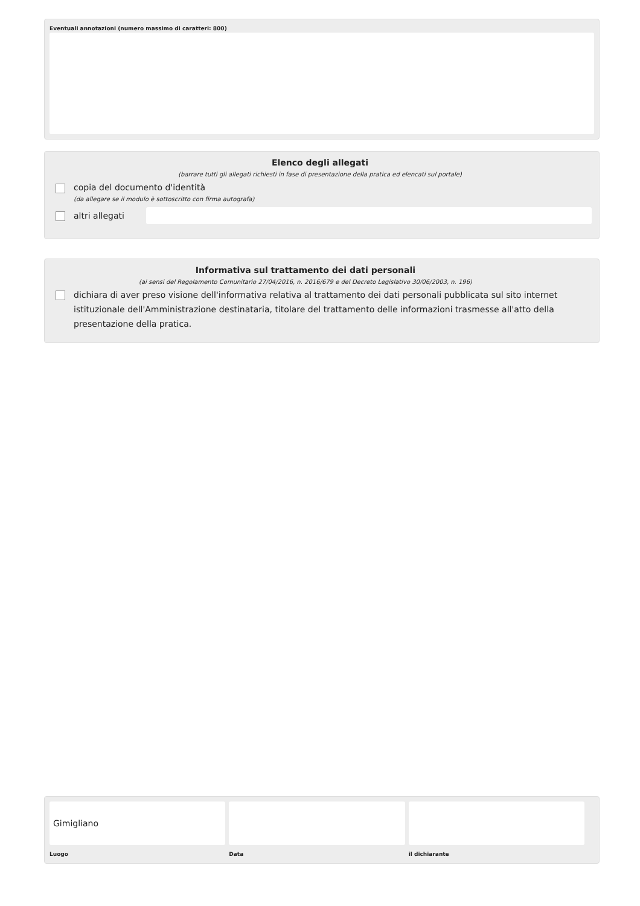Eventuali annotazioni (numero massimo di caratteri: 800)
Elenco degli allegati
(barrare tutti gli allegati richiesti in fase di presentazione della pratica ed elencati sul portale)
copia del documento d'identità
(da allegare se il modulo è sottoscritto con firma autografa)
altri allegati
Informativa sul trattamento dei dati personali
(ai sensi del Regolamento Comunitario 27/04/2016, n. 2016/679 e del Decreto Legislativo 30/06/2003, n. 196)
dichiara di aver preso visione dell'informativa relativa al trattamento dei dati personali pubblicata sul sito internet istituzionale dell'Amministrazione destinataria, titolare del trattamento delle informazioni trasmesse all'atto della presentazione della pratica.
Gimigliano
Luogo
Data il dichiarante